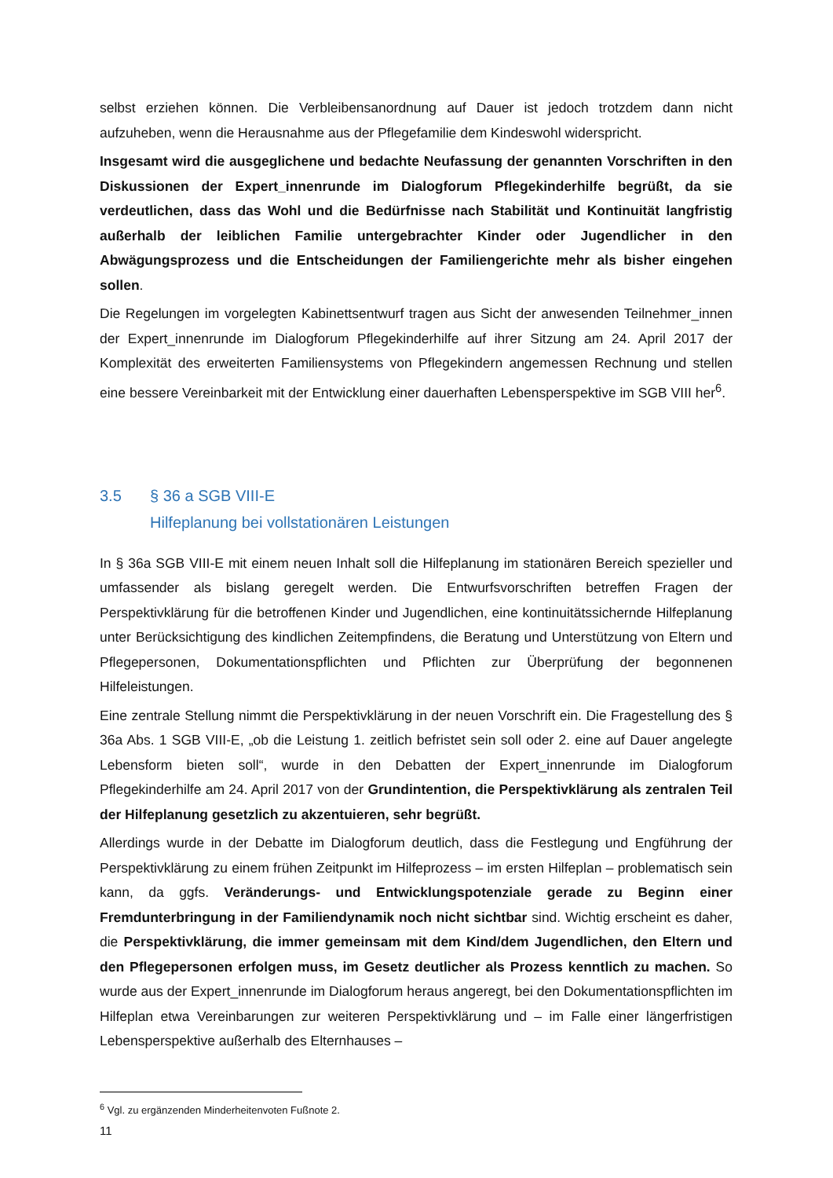selbst erziehen können. Die Verbleibensanordnung auf Dauer ist jedoch trotzdem dann nicht aufzuheben, wenn die Herausnahme aus der Pflegefamilie dem Kindeswohl widerspricht.
Insgesamt wird die ausgeglichene und bedachte Neufassung der genannten Vorschriften in den Diskussionen der Expert_innenrunde im Dialogforum Pflegekinderhilfe begrüßt, da sie verdeutlichen, dass das Wohl und die Bedürfnisse nach Stabilität und Kontinuität langfristig außerhalb der leiblichen Familie untergebrachter Kinder oder Jugendlicher in den Abwägungsprozess und die Entscheidungen der Familiengerichte mehr als bisher eingehen sollen.
Die Regelungen im vorgelegten Kabinettsentwurf tragen aus Sicht der anwesenden Teilnehmer_innen der Expert_innenrunde im Dialogforum Pflegekinderhilfe auf ihrer Sitzung am 24. April 2017 der Komplexität des erweiterten Familiensystems von Pflegekindern angemessen Rechnung und stellen eine bessere Vereinbarkeit mit der Entwicklung einer dauerhaften Lebensperspektive im SGB VIII her<sup>6</sup>.
3.5 § 36 a SGB VIII-E
Hilfeplanung bei vollstationären Leistungen
In § 36a SGB VIII-E mit einem neuen Inhalt soll die Hilfeplanung im stationären Bereich spezieller und umfassender als bislang geregelt werden. Die Entwurfsvorschriften betreffen Fragen der Perspektivklärung für die betroffenen Kinder und Jugendlichen, eine kontinuitätssichernde Hilfeplanung unter Berücksichtigung des kindlichen Zeitempfindens, die Beratung und Unterstützung von Eltern und Pflegepersonen, Dokumentationspflichten und Pflichten zur Überprüfung der begonnenen Hilfeleistungen.
Eine zentrale Stellung nimmt die Perspektivklärung in der neuen Vorschrift ein. Die Fragestellung des § 36a Abs. 1 SGB VIII-E, „ob die Leistung 1. zeitlich befristet sein soll oder 2. eine auf Dauer angelegte Lebensform bieten soll“, wurde in den Debatten der Expert_innenrunde im Dialogforum Pflegekinderhilfe am 24. April 2017 von der Grundintention, die Perspektivklärung als zentralen Teil der Hilfeplanung gesetzlich zu akzentuieren, sehr begrüßt.
Allerdings wurde in der Debatte im Dialogforum deutlich, dass die Festlegung und Engführung der Perspektivklärung zu einem frühen Zeitpunkt im Hilfeprozess – im ersten Hilfeplan – problematisch sein kann, da ggfs. Veränderungs- und Entwicklungspotenziale gerade zu Beginn einer Fremdunterbringung in der Familiendynamik noch nicht sichtbar sind. Wichtig erscheint es daher, die Perspektivklärung, die immer gemeinsam mit dem Kind/dem Jugendlichen, den Eltern und den Pflegepersonen erfolgen muss, im Gesetz deutlicher als Prozess kenntlich zu machen. So wurde aus der Expert_innenrunde im Dialogforum heraus angeregt, bei den Dokumentationspflichten im Hilfeplan etwa Vereinbarungen zur weiteren Perspektivklärung und – im Falle einer längerfristigen Lebensperspektive außerhalb des Elternhauses –
<sup>6</sup> Vgl. zu ergänzenden Minderheitenvoten Fußnote 2.
11